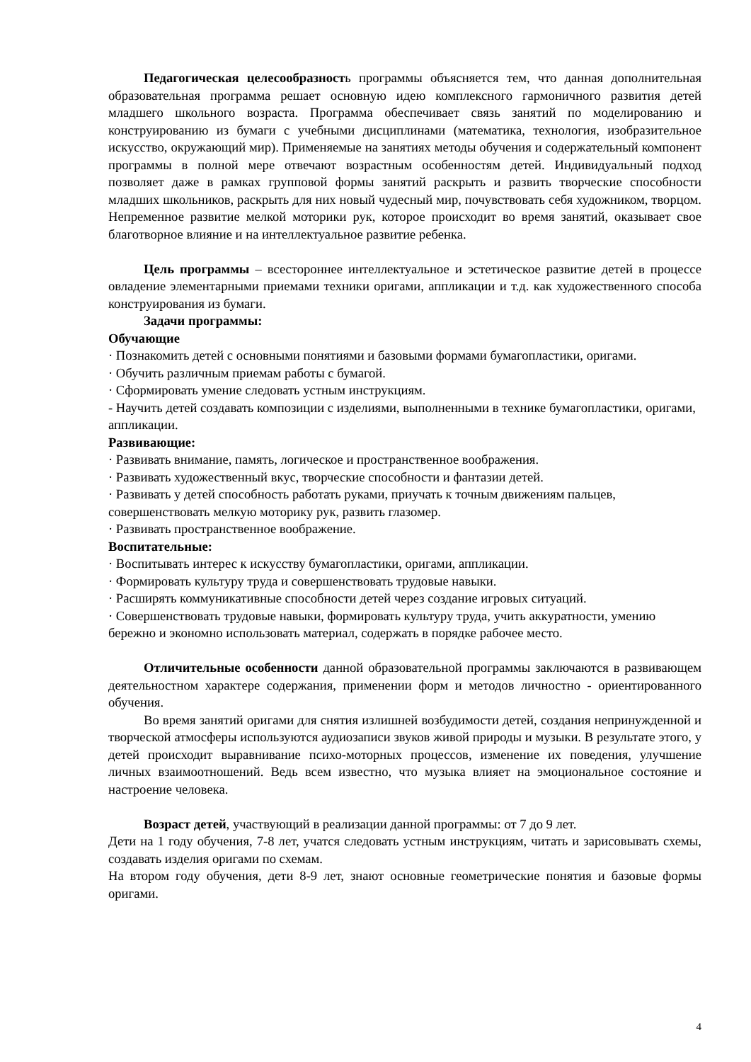Педагогическая целесообразность программы объясняется тем, что данная дополнительная образовательная программа решает основную идею комплексного гармоничного развития детей младшего школьного возраста. Программа обеспечивает связь занятий по моделированию и конструированию из бумаги с учебными дисциплинами (математика, технология, изобразительное искусство, окружающий мир). Применяемые на занятиях методы обучения и содержательный компонент программы в полной мере отвечают возрастным особенностям детей. Индивидуальный подход позволяет даже в рамках групповой формы занятий раскрыть и развить творческие способности младших школьников, раскрыть для них новый чудесный мир, почувствовать себя художником, творцом. Непременное развитие мелкой моторики рук, которое происходит во время занятий, оказывает свое благотворное влияние и на интеллектуальное развитие ребенка.
Цель программы – всестороннее интеллектуальное и эстетическое развитие детей в процессе овладение элементарными приемами техники оригами, аппликации и т.д. как художественного способа конструирования из бумаги.
Задачи программы:
Обучающие
· Познакомить детей с основными понятиями и базовыми формами бумагопластики, оригами.
· Обучить различным приемам работы с бумагой.
· Сформировать умение следовать устным инструкциям.
- Научить детей создавать композиции с изделиями, выполненными в технике бумагопластики, оригами, аппликации.
Развивающие:
· Развивать внимание, память, логическое и пространственное воображения.
· Развивать художественный вкус, творческие способности и фантазии детей.
· Развивать у детей способность работать руками, приучать к точным движениям пальцев, совершенствовать мелкую моторику рук, развить глазомер.
· Развивать пространственное воображение.
Воспитательные:
· Воспитывать интерес к искусству бумагопластики, оригами, аппликации.
· Формировать культуру труда и совершенствовать трудовые навыки.
· Расширять коммуникативные способности детей через создание игровых ситуаций.
· Совершенствовать трудовые навыки, формировать культуру труда, учить аккуратности, умению бережно и экономно использовать материал, содержать в порядке рабочее место.
Отличительные особенности данной образовательной программы заключаются в развивающем деятельностном характере содержания, применении форм и методов личностно - ориентированного обучения.
Во время занятий оригами для снятия излишней возбудимости детей, создания непринужденной и творческой атмосферы используются аудиозаписи звуков живой природы и музыки. В результате этого, у детей происходит выравнивание психо-моторных процессов, изменение их поведения, улучшение личных взаимоотношений. Ведь всем известно, что музыка влияет на эмоциональное состояние и настроение человека.
Возраст детей, участвующий в реализации данной программы: от 7 до 9 лет.
Дети на 1 году обучения, 7-8 лет, учатся следовать устным инструкциям, читать и зарисовывать схемы, создавать изделия оригами по схемам.
На втором году обучения, дети 8-9 лет, знают основные геометрические понятия и базовые формы оригами.
4